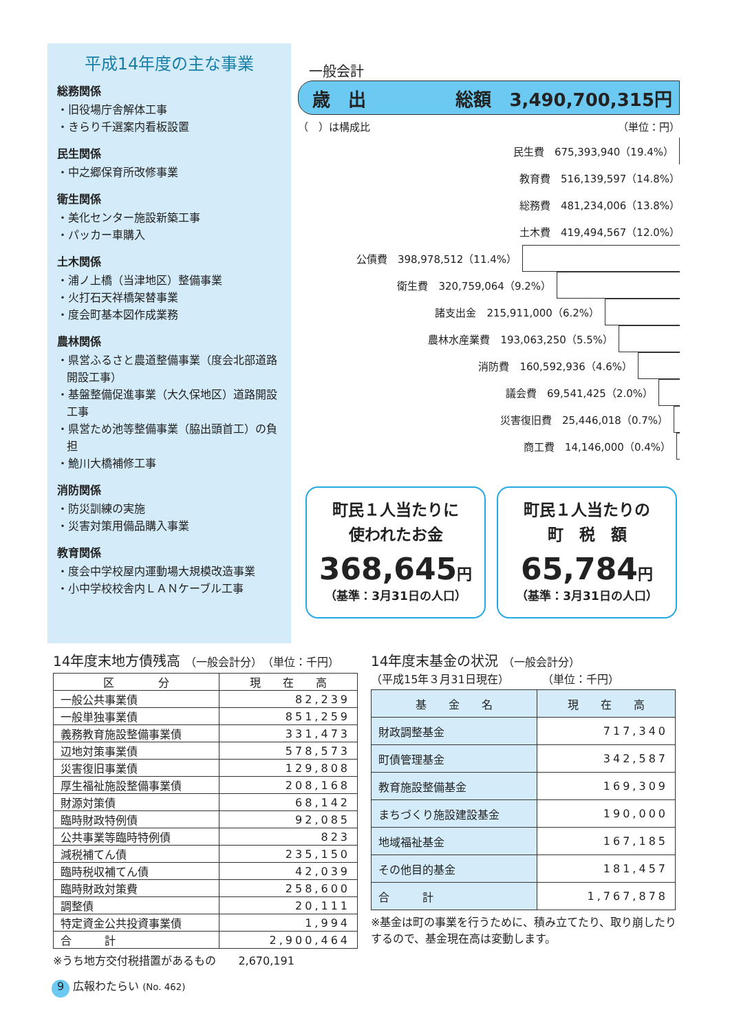平成14年度の主な事業
総務関係
・旧役場庁舎解体工事
・きらり千選案内看板設置
民生関係
・中之郷保育所改修事業
衛生関係
・美化センター施設新築工事
・パッカー車購入
土木関係
・浦ノ上橋（当津地区）整備事業
・火打石天祥橋架替事業
・度会町基本図作成業務
農林関係
・県営ふるさと農道整備事業（度会北部道路開設工事）
・基盤整備促進事業（大久保地区）道路開設工事
・県営ため池等整備事業（脇出頭首工）の負担
・鮠川大橋補修工事
消防関係
・防災訓練の実施
・災害対策用備品購入事業
教育関係
・度会中学校屋内運動場大規模改造事業
・小中学校校舎内ＬＡＮケーブル工事
一般会計
歳　出 総額　3,490,700,315円
（　）は構成比 （単位：円）
民生費　675,393,940（19.4%）
教育費　516,139,597（14.8%）
総務費　481,234,006（13.8%）
土木費　419,494,567（12.0%）
公債費　398,978,512（11.4%）
衛生費　320,759,064（9.2%）
諸支出金　215,911,000（6.2%）
農林水産業費　193,063,250（5.5%）
消防費　160,592,936（4.6%）
議会費　69,541,425（2.0%）
災害復旧費　25,446,018（0.7%）
商工費　14,146,000（0.4%）
町民１人当たりに
使われたお金
368,645円
（基準：3月31日の人口）
町民１人当たりの
町　税　額
65,784円
（基準：3月31日の人口）
14年度末地方債残高 （一般会計分）　（単位：千円）
| 区 分 | 現 在 高 |
| --- | --- |
| 一般公共事業債 | 82,239 |
| 一般単独事業債 | 851,259 |
| 義務教育施設整備事業債 | 331,473 |
| 辺地対策事業債 | 578,573 |
| 災害復旧事業債 | 129,808 |
| 厚生福祉施設整備事業債 | 208,168 |
| 財源対策債 | 68,142 |
| 臨時財政特例債 | 92,085 |
| 公共事業等臨時特例債 | 823 |
| 減税補てん債 | 235,150 |
| 臨時税収補てん債 | 42,039 |
| 臨時財政対策費 | 258,600 |
| 調整債 | 20,111 |
| 特定資金公共投資事業債 | 1,994 |
| 合 計 | 2,900,464 |
※うち地方交付税措置があるもの　　2,670,191
14年度末基金の状況 （一般会計分）
（平成15年３月31日現在）　　　　（単位：千円）
| 基 金 名 | 現 在 高 |
| --- | --- |
| 財政調整基金 | 717,340 |
| 町債管理基金 | 342,587 |
| 教育施設整備基金 | 169,309 |
| まちづくり施設建設基金 | 190,000 |
| 地域福祉基金 | 167,185 |
| その他目的基金 | 181,457 |
| 合 計 | 1,767,878 |
※基金は町の事業を行うために、積み立てたり、取り崩したりするので、基金現在高は変動します。
9 広報わたらい (No. 462)